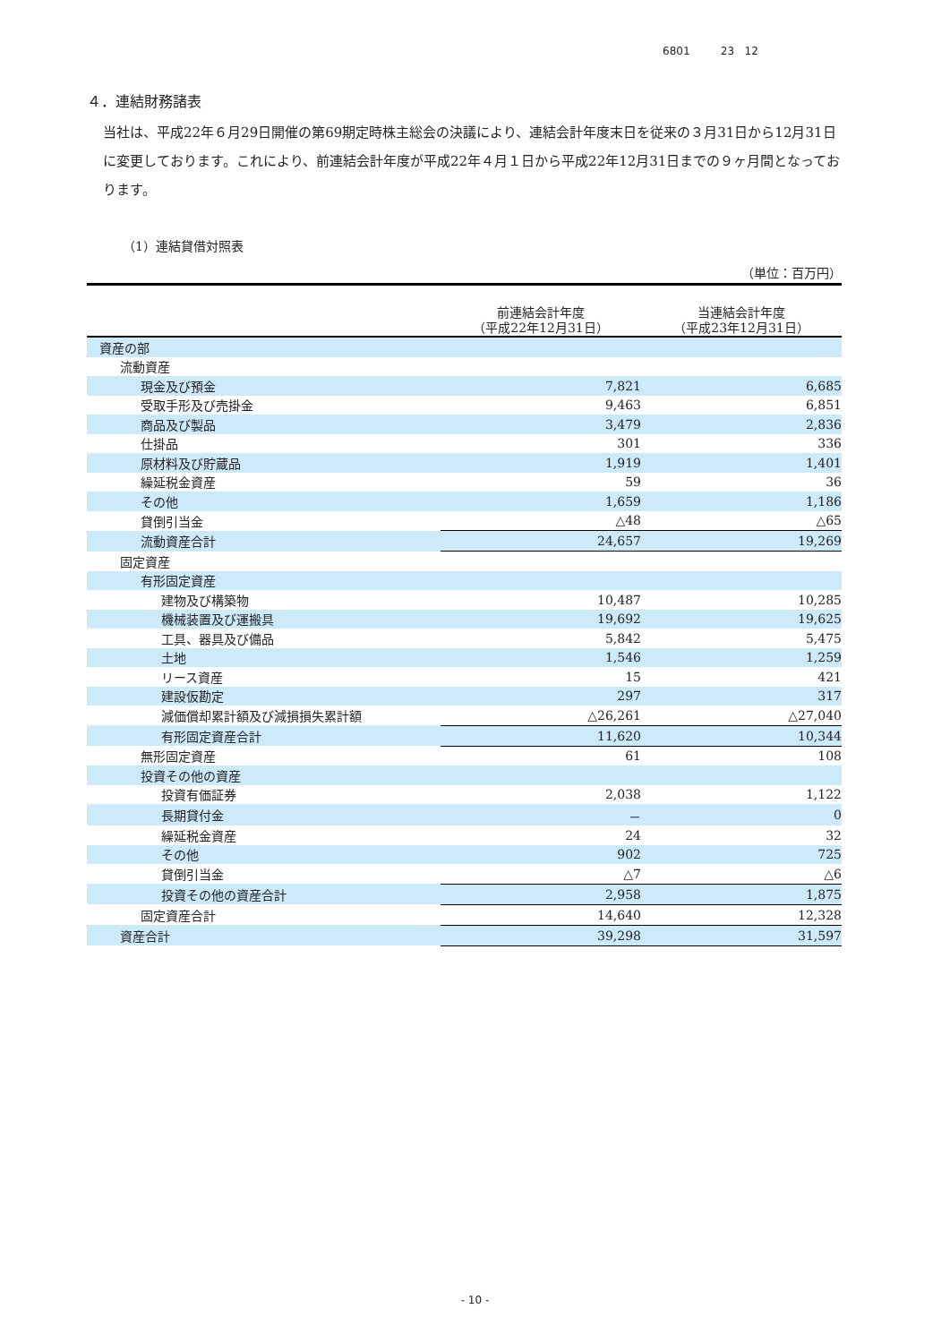6801 23 12
４．連結財務諸表
当社は、平成22年６月29日開催の第69期定時株主総会の決議により、連結会計年度末日を従来の３月31日から12月31日に変更しております。これにより、前連結会計年度が平成22年４月１日から平成22年12月31日までの９ヶ月間となっております。
（1）連結貸借対照表
（単位：百万円）
| | 前連結会計年度 （平成22年12月31日） | 当連結会計年度 （平成23年12月31日） |
| --- | --- | --- |
| 資産の部 | | |
| 流動資産 | | |
| 現金及び預金 | 7,821 | 6,685 |
| 受取手形及び売掛金 | 9,463 | 6,851 |
| 商品及び製品 | 3,479 | 2,836 |
| 仕掛品 | 301 | 336 |
| 原材料及び貯蔵品 | 1,919 | 1,401 |
| 繰延税金資産 | 59 | 36 |
| その他 | 1,659 | 1,186 |
| 貸倒引当金 | △48 | △65 |
| 流動資産合計 | 24,657 | 19,269 |
| 固定資産 | | |
| 有形固定資産 | | |
| 建物及び構築物 | 10,487 | 10,285 |
| 機械装置及び運搬具 | 19,692 | 19,625 |
| 工具、器具及び備品 | 5,842 | 5,475 |
| 土地 | 1,546 | 1,259 |
| リース資産 | 15 | 421 |
| 建設仮勘定 | 297 | 317 |
| 減価償却累計額及び減損損失累計額 | △26,261 | △27,040 |
| 有形固定資産合計 | 11,620 | 10,344 |
| 無形固定資産 | 61 | 108 |
| 投資その他の資産 | | |
| 投資有価証券 | 2,038 | 1,122 |
| 長期貸付金 | － | 0 |
| 繰延税金資産 | 24 | 32 |
| その他 | 902 | 725 |
| 貸倒引当金 | △7 | △6 |
| 投資その他の資産合計 | 2,958 | 1,875 |
| 固定資産合計 | 14,640 | 12,328 |
| 資産合計 | 39,298 | 31,597 |
- 10 -